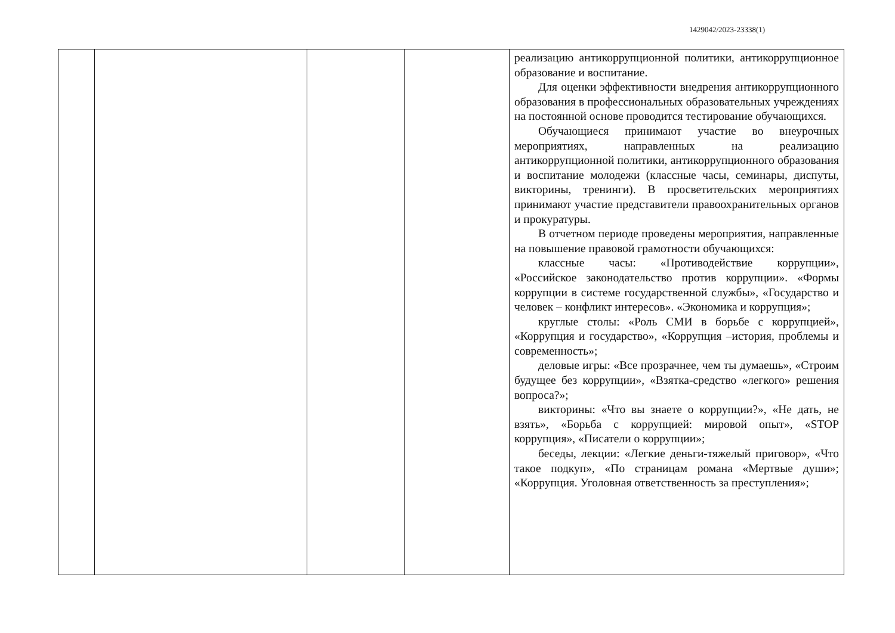1429042/2023-23338(1)
| | | | | реализацию антикоррупционной политики, антикоррупционное образование и воспитание. Для оценки эффективности внедрения антикоррупционного образования в профессиональных образовательных учреждениях на постоянной основе проводится тестирование обучающихся. Обучающиеся принимают участие во внеурочных мероприятиях, направленных на реализацию антикоррупционной политики, антикоррупционного образования и воспитание молодежи (классные часы, семинары, диспуты, викторины, тренинги). В просветительских мероприятиях принимают участие представители правоохранительных органов и прокуратуры. В отчетном периоде проведены мероприятия, направленные на повышение правовой грамотности обучающихся: классные часы: «Противодействие коррупции», «Российское законодательство против коррупции». «Формы коррупции в системе государственной службы», «Государство и человек – конфликт интересов». «Экономика и коррупция»; круглые столы: «Роль СМИ в борьбе с коррупцией», «Коррупция и государство», «Коррупция –история, проблемы и современность»; деловые игры: «Все прозрачнее, чем ты думаешь», «Строим будущее без коррупции», «Взятка-средство «легкого» решения вопроса?»; викторины: «Что вы знаете о коррупции?», «Не дать, не взять», «Борьба с коррупцией: мировой опыт», «STOP коррупция», «Писатели о коррупции»; беседы, лекции: «Легкие деньги-тяжелый приговор», «Что такое подкуп», «По страницам романа «Мертвые души»; «Коррупция. Уголовная ответственность за преступления»; |